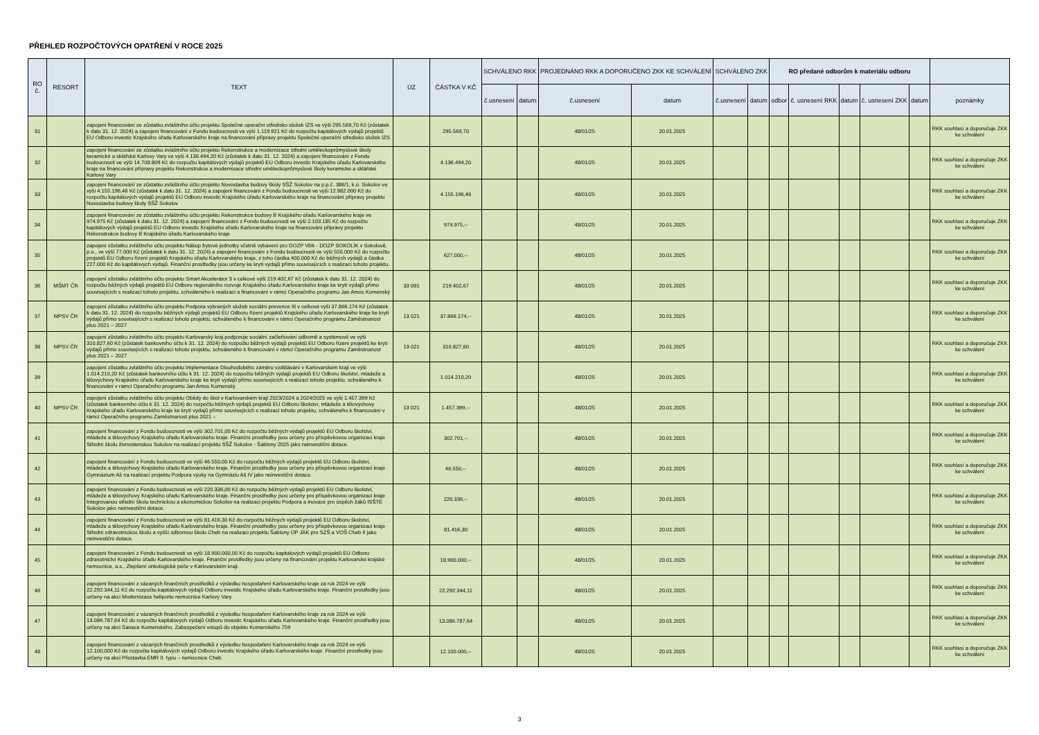PŘEHLED ROZPOČTOVÝCH OPATŘENÍ V ROCE 2025
| RO č. | RESORT | TEXT | ÚZ | ČÁSTKA V KČ | SCHVÁLENO RKK | | PROJEDNÁNO RKK A DOPORUČENO ZKK KE SCHVÁLENÍ | | SCHVÁLENO ZKK | | RO předané odborům k materiálu odboru | | | | | |
| --- | --- | --- | --- | --- | --- | --- | --- | --- | --- | --- | --- | --- | --- | --- | --- | --- |
| | | | | | č.usnesení | datum | č.usnesení | datum | č.usnesení | datum | odbor | č. usnesení RKK | datum | č. usnesení ZKK | datum | poznámky |
| 31 | | zapojení financování ze zůstatku zvláštního účtu projektu Společné operační středisko složek IZS ve výši 295.569,70 Kč (zůstatek k datu 31. 12. 2024) a zapojení financování z Fondu budoucnosti ve výši 1.119.921 Kč do rozpočtu kapitálových výdajů projektů EU Odboru investic Krajského úřadu Karlovarského kraje na financování přípravy projektu Společné operační středisko složek IZS | | 295.569,70 | | | 48/01/25 | 20.01.2025 | | | | | | | | RKK souhlasí a doporučuje ZKK ke schválení |
| 32 | | zapojení financování ze zůstatku zvláštního účtu projektu Rekonstrukce a modernizace střední uměleckoprůmyslové školy keramické a sklářské Karlovy Vary ve výši 4.136.494,20 Kč (zůstatek k datu 31. 12. 2024) a zapojení financování z Fondu budoucnosti ve výši 14.708.809 Kč do rozpočtu kapitálových výdajů projektů EU Odboru investic Krajského úřadu Karlovarského kraje na financování přípravy projektu Rekonstrukce a modernizace střední uměleckoprůmyslové školy keramické a sklářské Karlovy Vary | | 4.136.494,20 | | | 48/01/25 | 20.01.2025 | | | | | | | | RKK souhlasí a doporučuje ZKK ke schválení |
| 33 | | zapojení financování ze zůstatku zvláštního účtu projektu Novostavba budovy školy SŠŽ Sokolov na p.p.č. 386/1, k.ú. Sokolov ve výši 4.155.196,46 Kč (zůstatek k datu 31. 12. 2024) a zapojení financování z Fondu budoucnosti ve výši 12.982.000 Kč do rozpočtu kapitálových výdajů projektů EU Odboru investic Krajského úřadu Karlovarského kraje na financování přípravy projektu Novostavba budovy školy SŠŽ Sokolov | | 4.155.196,46 | | | 48/01/25 | 20.01.2025 | | | | | | | | RKK souhlasí a doporučuje ZKK ke schválení |
| 34 | | zapojení financování ze zůstatku zvláštního účtu projektu Rekonstrukce budovy B Krajského úřadu Karlovarského kraje ve 974.975 Kč (zůstatek k datu 31. 12. 2024) a zapojení financování z Fondu budoucnosti ve výši 2.103.185 Kč do rozpočtu kapitálových výdajů projektů EU Odboru investic Krajského úřadu Karlovarského kraje na financování přípravy projektu Rekonstrukce budovy B Krajského úřadu Karlovarského kraje | | 974.975,-- | | | 48/01/25 | 20.01.2025 | | | | | | | | RKK souhlasí a doporučuje ZKK ke schválení |
| 35 | | zapojení zůstatku zvláštního účtu projektu Nákup bytové jednotky včetně vybavení pro DOZP Vilík - DOZP SOKOLÍK v Sokolově, p.o., ve výši 77.000 Kč (zůstatek k datu 31. 12. 2024) a zapojení financování z Fondu budoucnosti ve výši 550.000 Kč do rozpočtu projektů EU Odboru řízení projektů Krajského úřadu Karlovarského kraje, z toho částka 400.000 Kč do běžných výdajů a částka 227.000 Kč do kapitálových výdajů. Finanční prostředky jsou určeny ke krytí výdajů přímo souvisejících s realizací tohoto projektu. | | 627.000,-- | | | 48/01/25 | 20.01.2025 | | | | | | | | RKK souhlasí a doporučuje ZKK ke schválení |
| 36 | MŠMT ČR | zapojení zůstatku zvláštního účtu projektu Smart Akcelerátor 3 v celkové výši 219.402,67 Kč (zůstatek k datu 31. 12. 2024) do rozpočtu běžných výdajů projektů EU Odboru regionálního rozvoje Krajského úřadu Karlovarského kraje ke krytí výdajů přímo souvisejících s realizací tohoto projektu, schváleného k realizaci a financování v rámci Operačního programu Jan Amos Komenský | 33 091 | 219.402,67 | | | 48/01/25 | 20.01.2025 | | | | | | | | RKK souhlasí a doporučuje ZKK ke schválení |
| 37 | MPSV ČR | zapojení zůstatku zvláštního účtu projektu Podpora vybraných služeb sociální prevence III v celkové výši 37.866.174 Kč (zůstatek k datu 31. 12. 2024) do rozpočtu běžných výdajů projektů EU Odboru řízení projektů Krajského úřadu Karlovarského kraje ke krytí výdajů přímo souvisejících s realizací tohoto projektu, schváleného k financování v rámci Operačního programu Zaměstnanost plus 2021 – 2027 | 13 021 | 37.866.174,-- | | | 48/01/25 | 20.01.2025 | | | | | | | | RKK souhlasí a doporučuje ZKK ke schválení |
| 38 | MPSV ČR | zapojení zůstatku zvláštního účtu projektu Karlovarský kraj podporuje sociální začleňování odborně a systémově ve výši 310.827,60 Kč (zůstatek bankovního účtu k 31. 12. 2024) do rozpočtu běžných výdajů projektů EU Odboru řízení projektů ke krytí výdajů přímo souvisejících s realizací tohoto projektu, schváleného k financování v rámci Operačního programu Zaměstnanost plus 2021 – 2027 | 13 021 | 310.827,60 | | | 48/01/25 | 20.01.2025 | | | | | | | | RKK souhlasí a doporučuje ZKK ke schválení |
| 39 | | zapojení zůstatku zvláštního účtu projektu Implementace Dlouhodobého záměru vzdělávání v Karlovarském kraji ve výši 1.014.210,20 Kč (zůstatek bankovního účtu k 31. 12. 2024) do rozpočtu běžných výdajů projektů EU Odboru školství, mládeže a tělovýchovy Krajského úřadu Karlovarského kraje ke krytí výdajů přímo souvisejících s realizací tohoto projektu, schváleného k financování v rámci Operačního programu Jan Amos Komenský | | 1.014.210,20 | | | 48/01/25 | 20.01.2025 | | | | | | | | RKK souhlasí a doporučuje ZKK ke schválení |
| 40 | MPSV ČR | zapojení zůstatku zvláštního účtu projektu Obědy do škol v Karlovarském kraji 2023/2024 a 2024/2025 ve výši 1.457.399 Kč (zůstatek bankovního účtu k 31. 12. 2024) do rozpočtu běžných výdajů projektů EU Odboru školství, mládeže a tělovýchovy Krajského úřadu Karlovarského kraje ke krytí výdajů přímo souvisejících s realizací tohoto projektu, schváleného k financování v rámci Operačního programu Zaměstnanost plus 2021 – | 13 021 | 1.457.399,-- | | | 48/01/25 | 20.01.2025 | | | | | | | | RKK souhlasí a doporučuje ZKK ke schválení |
| 41 | | zapojení financování z Fondu budoucnosti ve výši 302.701,00 Kč do rozpočtu běžných výdajů projektů EU Odboru školství, mládeže a tělovýchovy Krajského úřadu Karlovarského kraje. Finanční prostředky jsou určeny pro příspěvkovou organizaci kraje Střední školu živnostenskou Sokolov na realizaci projektu SŠŽ Sokolov - Šablony 2025 jako neinvestiční dotace. | | 302.701,-- | | | 48/01/25 | 20.01.2025 | | | | | | | | RKK souhlasí a doporučuje ZKK ke schválení |
| 42 | | zapojení financování z Fondu budoucnosti ve výši 46.550,00 Kč do rozpočtu běžných výdajů projektů EU Odboru školství, mládeže a tělovýchovy Krajského úřadu Karlovarského kraje. Finanční prostředky jsou určeny pro příspěvkovou organizaci kraje Gymnázium Aš na realizaci projektu Podpora výuky na Gymnáziu Aš IV jako neinvestiční dotace. | | 46.550,-- | | | 48/01/25 | 20.01.2025 | | | | | | | | RKK souhlasí a doporučuje ZKK ke schválení |
| 43 | | zapojení financování z Fondu budoucnosti ve výši 220.336,00 Kč do rozpočtu běžných výdajů projektů EU Odboru školství, mládeže a tělovýchovy Krajského úřadu Karlovarského kraje. Finanční prostředky jsou určeny pro příspěvkovou organizaci kraje Integrovanou střední školu technickou a ekonomickou Sokolov na realizaci projektu Podpora a inovace pro úspěch žáků ISŠTE Sokolov jako neinvestiční dotace. | | 220.336,-- | | | 48/01/25 | 20.01.2025 | | | | | | | | RKK souhlasí a doporučuje ZKK ke schválení |
| 44 | | zapojení financování z Fondu budoucnosti ve výši 81.416,30 Kč do rozpočtu běžných výdajů projektů EU Odboru školství, mládeže a tělovýchovy Krajského úřadu Karlovarského kraje. Finanční prostředky jsou určeny pro příspěvkovou organizaci kraje Střední zdravotnickou školu a vyšší odbornou školu Cheb na realizaci projektu Šablony OP JAK pro SZŠ a VOŠ Cheb II jako neinvestiční dotace. | | 81.416,30 | | | 48/01/25 | 20.01.2025 | | | | | | | | RKK souhlasí a doporučuje ZKK ke schválení |
| 45 | | zapojení financování z Fondu budoucnosti ve výši 18.900.000,00 Kč do rozpočtu kapitálových výdajů projektů EU Odboru zdravotnictví Krajského úřadu Karlovarského kraje. Finanční prostředky jsou určeny na financování projektu Karlovarské krajské nemocnice, a.s., Zlepšení onkologické péče v Karlovarském kraji. | | 18.900.000,-- | | | 48/01/25 | 20.01.2025 | | | | | | | | RKK souhlasí a doporučuje ZKK ke schválení |
| 46 | | zapojení financování z vázaných finančních prostředků z výsledku hospodaření Karlovarského kraje za rok 2024 ve výši 22.292.344,11 Kč do rozpočtu kapitálových výdajů Odboru investic Krajského úřadu Karlovarského kraje. Finanční prostředky jsou určeny na akci Modernizace heliportu nemocnice Karlovy Vary. | | 22.292.344,11 | | | 48/01/25 | 20.01.2025 | | | | | | | | RKK souhlasí a doporučuje ZKK ke schválení |
| 47 | | zapojení financování z vázaných finančních prostředků z výsledku hospodaření Karlovarského kraje za rok 2024 ve výši 13.086.787,64 Kč do rozpočtu kapitálových výdajů Odboru investic Krajského úřadu Karlovarského kraje. Finanční prostředky jsou určeny na akci Sanace Komenského, Zabezpečení vstupů do objektu Komenského 759 | | 13.086.787,64 | | | 48/01/25 | 20.01.2025 | | | | | | | | RKK souhlasí a doporučuje ZKK ke schválení |
| 48 | | zapojení financování z vázaných finančních prostředků z výsledku hospodaření Karlovarského kraje za rok 2024 ve výši 12.100.000 Kč do rozpočtu kapitálových výdajů Odboru investic Krajského úřadu Karlovarského kraje. Finanční prostředky jsou určeny na akci Přestavba EMR II. typu – nemocnice Cheb. | | 12.100.000,-- | | | 48/01/25 | 20.01.2025 | | | | | | | | RKK souhlasí a doporučuje ZKK ke schválení |
3